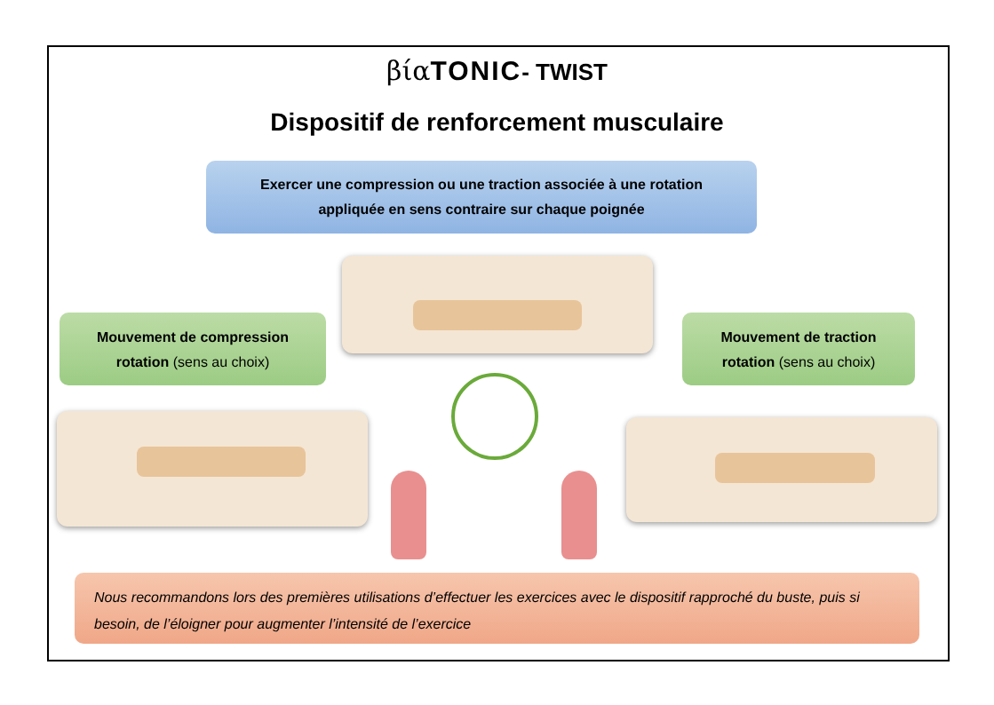βία TONIC- TWIST
Dispositif de renforcement musculaire
Exercer une compression ou une traction associée à une rotation
appliquée en sens contraire sur chaque poignée
Mouvement de compression
rotation (sens au choix)
Mouvement de traction
rotation (sens au choix)
Nous recommandons lors des premières utilisations d’effectuer les exercices avec le dispositif rapproché du buste, puis si besoin, de l’éloigner pour augmenter l’intensité de l’exercice